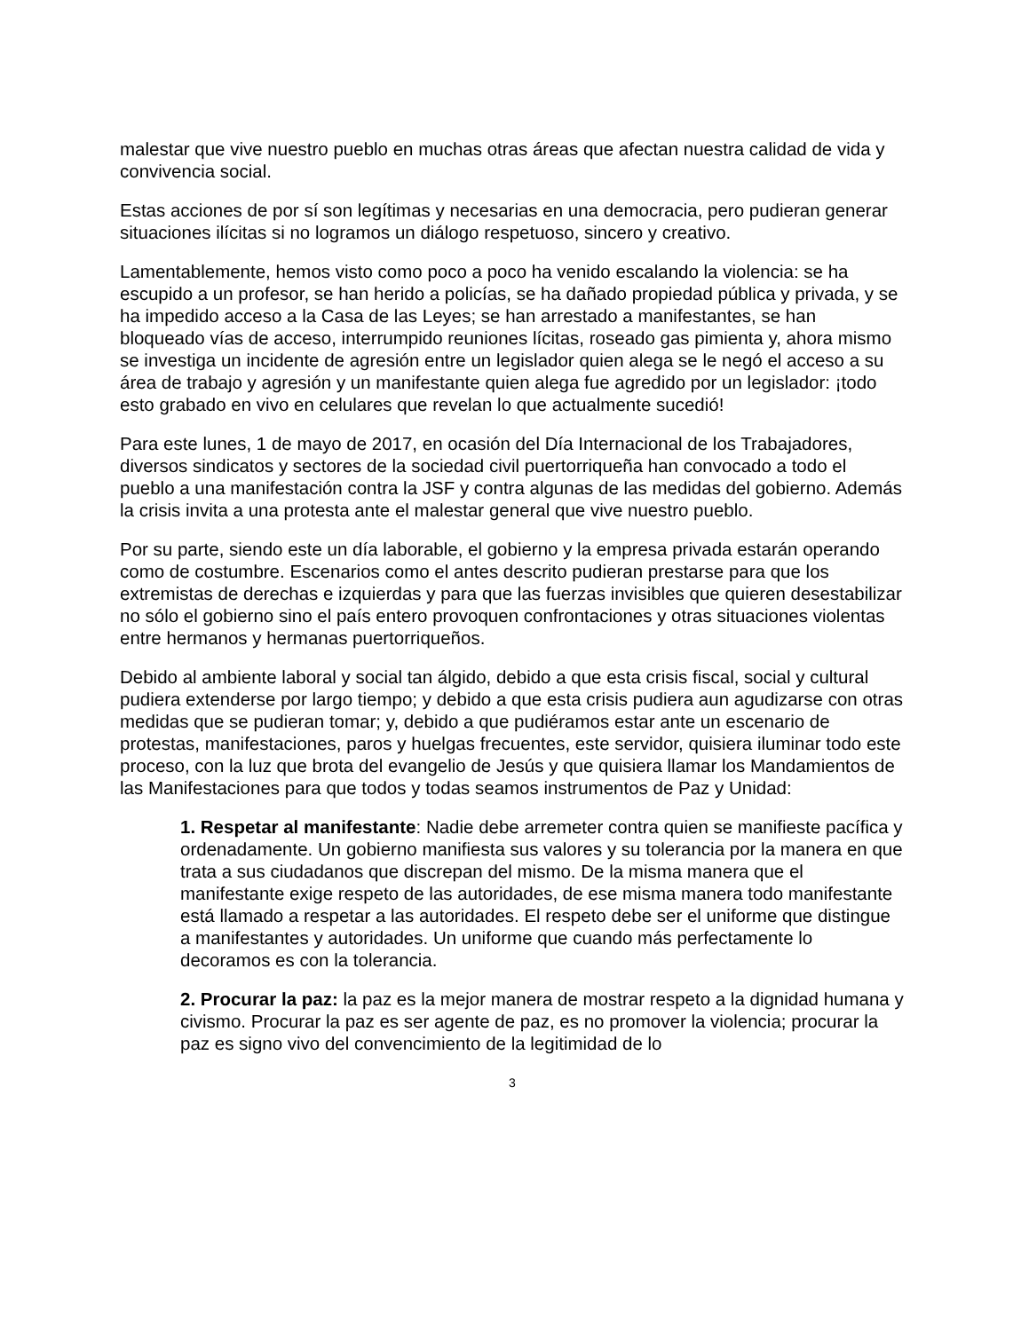malestar que vive nuestro pueblo en muchas otras áreas que afectan nuestra calidad de vida y convivencia social.
Estas acciones de por sí son legítimas y necesarias en una democracia, pero pudieran generar situaciones ilícitas si no logramos un diálogo respetuoso, sincero y creativo.
Lamentablemente, hemos visto como poco a poco ha venido escalando la violencia: se ha escupido a un profesor, se han herido a policías, se ha dañado propiedad pública y privada, y se ha impedido acceso a la Casa de las Leyes; se han arrestado a manifestantes, se han bloqueado vías de acceso, interrumpido reuniones lícitas, roseado gas pimienta y, ahora mismo se investiga un incidente de agresión entre un legislador quien alega se le negó el acceso a su área de trabajo y agresión y un manifestante quien alega fue agredido por un legislador: ¡todo esto grabado en vivo en celulares que revelan lo que actualmente sucedió!
Para este lunes, 1 de mayo de 2017, en ocasión del Día Internacional de los Trabajadores, diversos sindicatos y sectores de la sociedad civil puertorriqueña han convocado a todo el pueblo a una manifestación contra la JSF y contra algunas de las medidas del gobierno. Además la crisis invita a una protesta ante el malestar general que vive nuestro pueblo.
Por su parte, siendo este un día laborable, el gobierno y la empresa privada estarán operando como de costumbre. Escenarios como el antes descrito pudieran prestarse para que los extremistas de derechas e izquierdas y para que las fuerzas invisibles que quieren desestabilizar no sólo el gobierno sino el país entero provoquen confrontaciones y otras situaciones violentas entre hermanos y hermanas puertorriqueños.
Debido al ambiente laboral y social tan álgido, debido a que esta crisis fiscal, social y cultural pudiera extenderse por largo tiempo; y debido a que esta crisis pudiera aun agudizarse con otras medidas que se pudieran tomar; y, debido a que pudiéramos estar ante un escenario de protestas, manifestaciones, paros y huelgas frecuentes, este servidor, quisiera iluminar todo este proceso, con la luz que brota del evangelio de Jesús y que quisiera llamar los Mandamientos de las Manifestaciones para que todos y todas seamos instrumentos de Paz y Unidad:
1. Respetar al manifestante: Nadie debe arremeter contra quien se manifieste pacífica y ordenadamente. Un gobierno manifiesta sus valores y su tolerancia por la manera en que trata a sus ciudadanos que discrepan del mismo. De la misma manera que el manifestante exige respeto de las autoridades, de ese misma manera todo manifestante está llamado a respetar a las autoridades. El respeto debe ser el uniforme que distingue a manifestantes y autoridades. Un uniforme que cuando más perfectamente lo decoramos es con la tolerancia.
2. Procurar la paz: la paz es la mejor manera de mostrar respeto a la dignidad humana y civismo. Procurar la paz es ser agente de paz, es no promover la violencia; procurar la paz es signo vivo del convencimiento de la legitimidad de lo
3